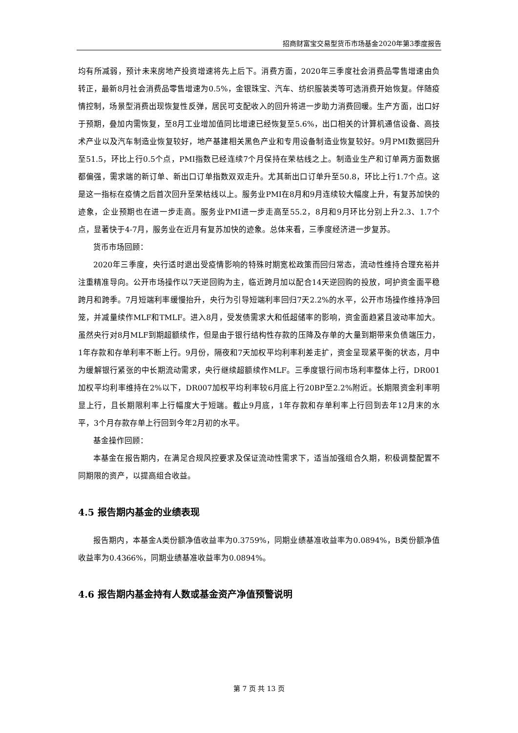招商财富宝交易型货币市场基金2020年第3季度报告
均有所减弱，预计未来房地产投资增速将先上后下。消费方面，2020年三季度社会消费品零售增速由负转正，最新8月社会消费品零售增速为0.5%，金银珠宝、汽车、纺织服装类等可选消费开始恢复。伴随疫情控制，场景型消费出现恢复性反弹，居民可支配收入的回升将进一步助力消费回暖。生产方面，出口好于预期，叠加内需恢复，至8月工业增加值同比增速已经恢复至5.6%，出口相关的计算机通信设备、高技术产业以及汽车制造业恢复较好，地产基建相关黑色产业和专用设备制造业恢复较好。9月PMI数据回升至51.5，环比上行0.5个点，PMI指数已经连续7个月保持在荣枯线之上。制造业生产和订单两方面数据都偏强，需求端的新订单、新出口订单指数双双走升。尤其新出口订单升至50.8，环比上行1.7个点。这是这一指标在疫情之后首次回升至荣枯线以上。服务业PMI在8月和9月连续较大幅度上升，有复苏加快的迹象，企业预期也在进一步走高。服务业PMI进一步走高至55.2，8月和9月环比分别上升2.3、1.7个点，显著快于4-7月，服务业在近月有复苏加快的迹象。总体来看，三季度经济进一步复苏。
货币市场回顾：
2020年三季度，央行适时退出受疫情影响的特殊时期宽松政策而回归常态，流动性维持合理充裕并注重精准导向。公开市场操作以7天逆回购为主，临近跨月加以配合14天逆回购的投放，呵护资金面平稳跨月和跨季。7月短端利率缓慢抬升，央行为引导短端利率回归7天2.2%的水平，公开市场操作维持净回笼，并减量续作MLF和TMLF。进入8月，受发债需求大和低超储率的影响，资金面趋紧且波动率加大。虽然央行对8月MLF到期超额续作，但是由于银行结构性存款的压降及存单的大量到期带来负债端压力，1年存款和存单利率不断上行。9月份，隔夜和7天加权平均利率利差走扩，资金呈现紧平衡的状态，月中为缓解银行紧张的中长期流动需求，央行继续超额续作MLF。三季度银行间市场利率整体上行，DR001加权平均利率维持在2%以下，DR007加权平均利率较6月底上行20BP至2.2%附近。长期限资金利率明显上行，且长期限利率上行幅度大于短端。截止9月底，1年存款和存单利率上行回到去年12月末的水平，3个月存款存单上行回到今年2月初的水平。
基金操作回顾：
本基金在报告期内，在满足合规风控要求及保证流动性需求下，适当加强组合久期，积极调整配置不同期限的资产，以提高组合收益。
4.5 报告期内基金的业绩表现
报告期内，本基金A类份额净值收益率为0.3759%，同期业绩基准收益率为0.0894%，B类份额净值收益率为0.4366%，同期业绩基准收益率为0.0894%。
4.6 报告期内基金持有人数或基金资产净值预警说明
第 7 页 共 13 页